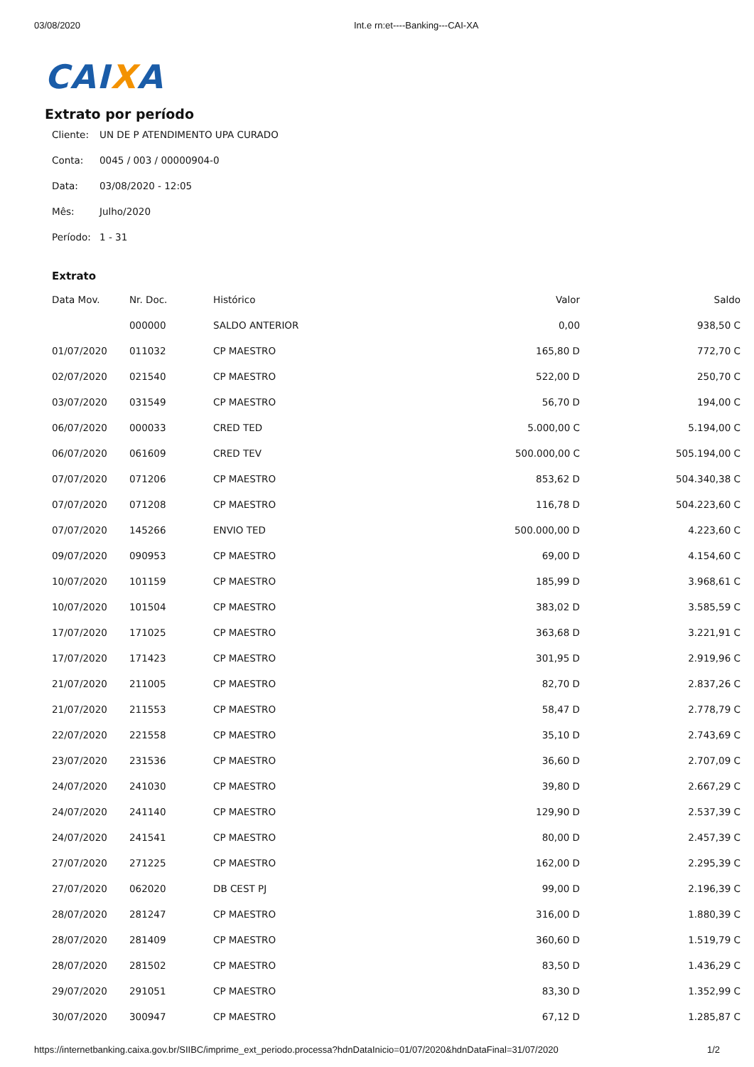03/08/2020 Int.e rn:et----Banking---CAI-XA
CAIXA
Extrato por período
Cliente: UN DE P ATENDIMENTO UPA CURADO
Conta: 0045 / 003 / 00000904-0
Data: 03/08/2020 - 12:05
Mês: Julho/2020
Período: 1 - 31
Extrato
| Data Mov. | Nr. Doc. | Histórico | Valor | Saldo |
| --- | --- | --- | --- | --- |
| | 000000 | SALDO ANTERIOR | 0,00 | 938,50 C |
| 01/07/2020 | 011032 | CP MAESTRO | 165,80 D | 772,70 C |
| 02/07/2020 | 021540 | CP MAESTRO | 522,00 D | 250,70 C |
| 03/07/2020 | 031549 | CP MAESTRO | 56,70 D | 194,00 C |
| 06/07/2020 | 000033 | CRED TED | 5.000,00 C | 5.194,00 C |
| 06/07/2020 | 061609 | CRED TEV | 500.000,00 C | 505.194,00 C |
| 07/07/2020 | 071206 | CP MAESTRO | 853,62 D | 504.340,38 C |
| 07/07/2020 | 071208 | CP MAESTRO | 116,78 D | 504.223,60 C |
| 07/07/2020 | 145266 | ENVIO TED | 500.000,00 D | 4.223,60 C |
| 09/07/2020 | 090953 | CP MAESTRO | 69,00 D | 4.154,60 C |
| 10/07/2020 | 101159 | CP MAESTRO | 185,99 D | 3.968,61 C |
| 10/07/2020 | 101504 | CP MAESTRO | 383,02 D | 3.585,59 C |
| 17/07/2020 | 171025 | CP MAESTRO | 363,68 D | 3.221,91 C |
| 17/07/2020 | 171423 | CP MAESTRO | 301,95 D | 2.919,96 C |
| 21/07/2020 | 211005 | CP MAESTRO | 82,70 D | 2.837,26 C |
| 21/07/2020 | 211553 | CP MAESTRO | 58,47 D | 2.778,79 C |
| 22/07/2020 | 221558 | CP MAESTRO | 35,10 D | 2.743,69 C |
| 23/07/2020 | 231536 | CP MAESTRO | 36,60 D | 2.707,09 C |
| 24/07/2020 | 241030 | CP MAESTRO | 39,80 D | 2.667,29 C |
| 24/07/2020 | 241140 | CP MAESTRO | 129,90 D | 2.537,39 C |
| 24/07/2020 | 241541 | CP MAESTRO | 80,00 D | 2.457,39 C |
| 27/07/2020 | 271225 | CP MAESTRO | 162,00 D | 2.295,39 C |
| 27/07/2020 | 062020 | DB CEST PJ | 99,00 D | 2.196,39 C |
| 28/07/2020 | 281247 | CP MAESTRO | 316,00 D | 1.880,39 C |
| 28/07/2020 | 281409 | CP MAESTRO | 360,60 D | 1.519,79 C |
| 28/07/2020 | 281502 | CP MAESTRO | 83,50 D | 1.436,29 C |
| 29/07/2020 | 291051 | CP MAESTRO | 83,30 D | 1.352,99 C |
| 30/07/2020 | 300947 | CP MAESTRO | 67,12 D | 1.285,87 C |
https://internetbanking.caixa.gov.br/SIIBC/imprime_ext_periodo.processa?hdnDataInicio=01/07/2020&hdnDataFinal=31/07/2020
1/2